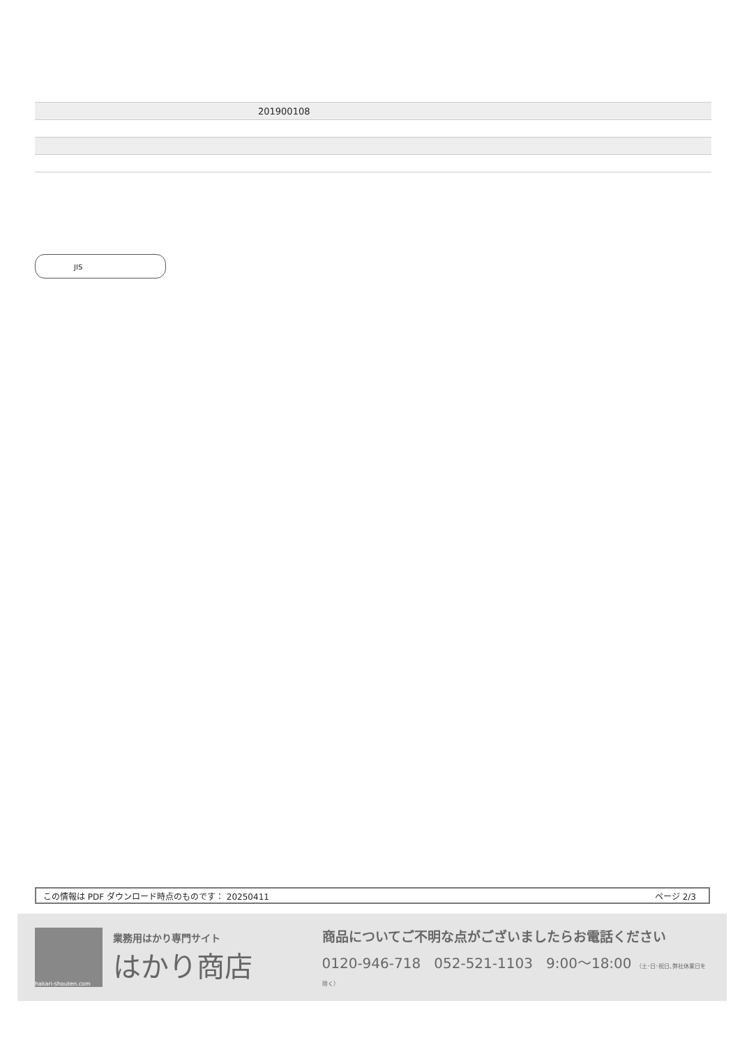| | 201900108 |
JIS
この情報は PDF ダウンロード時点のものです： 20250411 ページ 2/3
hakari-shouten.com
業務用はかり専門サイト
はかり商店
商品についてご不明な点がございましたらお電話ください
0120-946-718 052-521-1103 9:00〜18:00 （土･日･祝日､弊社休業日を除く）